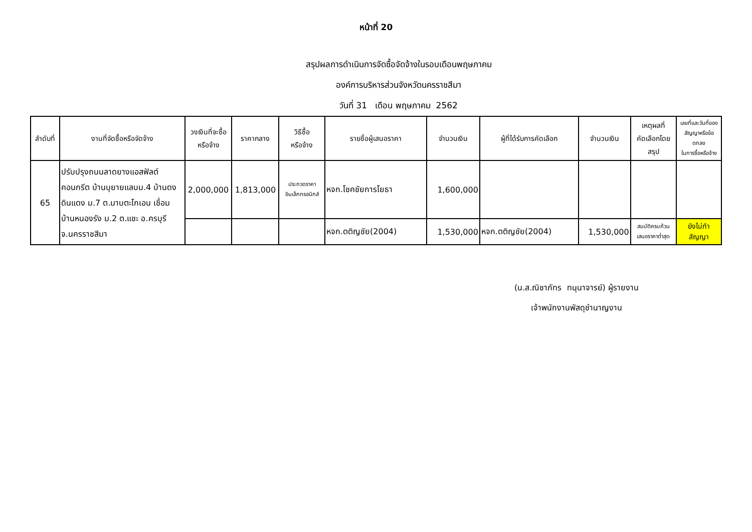หน้าที่ 20
สรุปผลการดำเนินการจัดซื้อจัดจ้างในรอบเดือนพฤษภาคม
องค์การบริหารส่วนจังหวัดนครราชสีมา
วันที่ 31 เดือน พฤษภาคม 2562
| ลำดับที่ | งานที่จัดซื้อหรือจัดจ้าง | วงเงินที่จะซื้อ หรือจ้าง | ราคากลาง | วิธีซื้อ หรือจ้าง | รายชื่อผู้เสนอราคา | จำนวนเงิน | ผู้ที่ได้รับการคัดเลือก | จำนวนเงิน | เหตุผลที่ คัดเลือกโดยสรุป | เลขที่และวันที่ของ สัญญาหรือข้อตกลง ในการซื้อหรือจ้าง |
| --- | --- | --- | --- | --- | --- | --- | --- | --- | --- | --- |
| 65 | ปรับปรุงถนนลาดยางแอสฟัลต์คอนกรีต บ้านบุยายแลบม.4 บ้านดงดินแดง ม.7 ต.มาบตะโกเอน เชื่อม บ้านหนองรัง ม.2 ต.แชะ อ.ครบุรี จ.นครราชสีมา | 2,000,000 | 1,813,000 | ประกวดราคา อินเล็กทรอนิกส์ | หจก.โชคชัยการโยธา | 1,600,000 | | | | |
| | | | | | หจก.ตติญชัย(2004) | 1,530,000 | หจก.ตติญชัย(2004) | 1,530,000 | สมบัติครบถ้วน เสนอราคาต่ำสุด | ยังไม่ทำสัญญา |
(น.ส.ณิชาภัทร ทนุนาจารย์) ผู้รายงาน
เจ้าพนักงานพัสดุชำนาญงาน